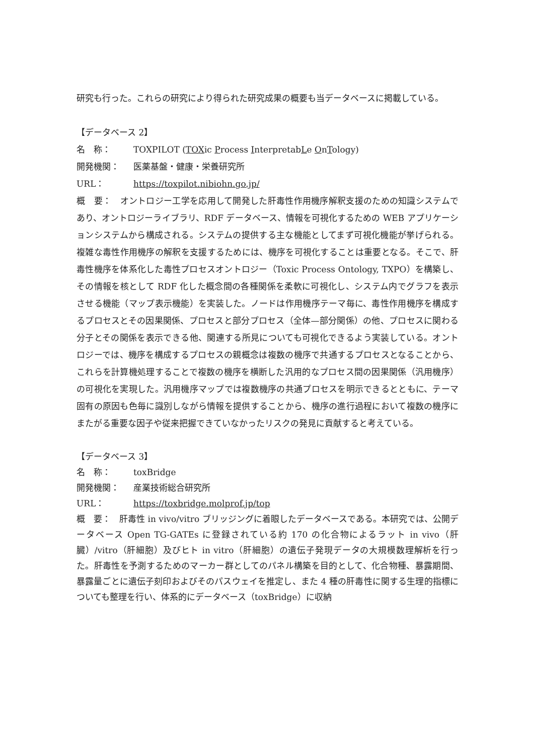研究も行った。これらの研究により得られた研究成果の概要も当データベースに掲載している。
【データベース 2】
名　称： TOXPILOT (TOXic Process InterpretabLe OnTology)
開発機関： 医薬基盤・健康・栄養研究所
URL： https://toxpilot.nibiohn.go.jp/
概　要：　オントロジー工学を応用して開発した肝毒性作用機序解釈支援のための知識システムであり、オントロジーライブラリ、RDF データベース、情報を可視化するための WEB アプリケーションシステムから構成される。システムの提供する主な機能としてまず可視化機能が挙げられる。複雑な毒性作用機序の解釈を支援するためには、機序を可視化することは重要となる。そこで、肝毒性機序を体系化した毒性プロセスオントロジー（Toxic Process Ontology, TXPO）を構築し、その情報を核として RDF 化した概念間の各種関係を柔軟に可視化し、システム内でグラフを表示させる機能（マップ表示機能）を実装した。ノードは作用機序テーマ毎に、毒性作用機序を構成するプロセスとその因果関係、プロセスと部分プロセス（全体—部分関係）の他、プロセスに関わる分子とその関係を表示できる他、関連する所見についても可視化できるよう実装している。オントロジーでは、機序を構成するプロセスの親概念は複数の機序で共通するプロセスとなることから、これらを計算機処理することで複数の機序を横断した汎用的なプロセス間の因果関係（汎用機序）の可視化を実現した。汎用機序マップでは複数機序の共通プロセスを明示できるとともに、テーマ固有の原因も色毎に識別しながら情報を提供することから、機序の進行過程において複数の機序にまたがる重要な因子や従来把握できていなかったリスクの発見に貢献すると考えている。
【データベース 3】
名　称： toxBridge
開発機関： 産業技術総合研究所
URL： https://toxbridge.molprof.jp/top
概　要：　肝毒性 in vivo/vitro ブリッジングに着眼したデータベースである。本研究では、公開データベース Open TG-GATEs に登録されている約 170 の化合物によるラット in vivo（肝臓）/vitro（肝細胞）及びヒト in vitro（肝細胞）の遺伝子発現データの大規模数理解析を行った。肝毒性を予測するためのマーカー群としてのパネル構築を目的として、化合物種、暴露期間、暴露量ごとに遺伝子刻印およびそのパスウェイを推定し、また 4 種の肝毒性に関する生理的指標についても整理を行い、体系的にデータベース（toxBridge）に収納